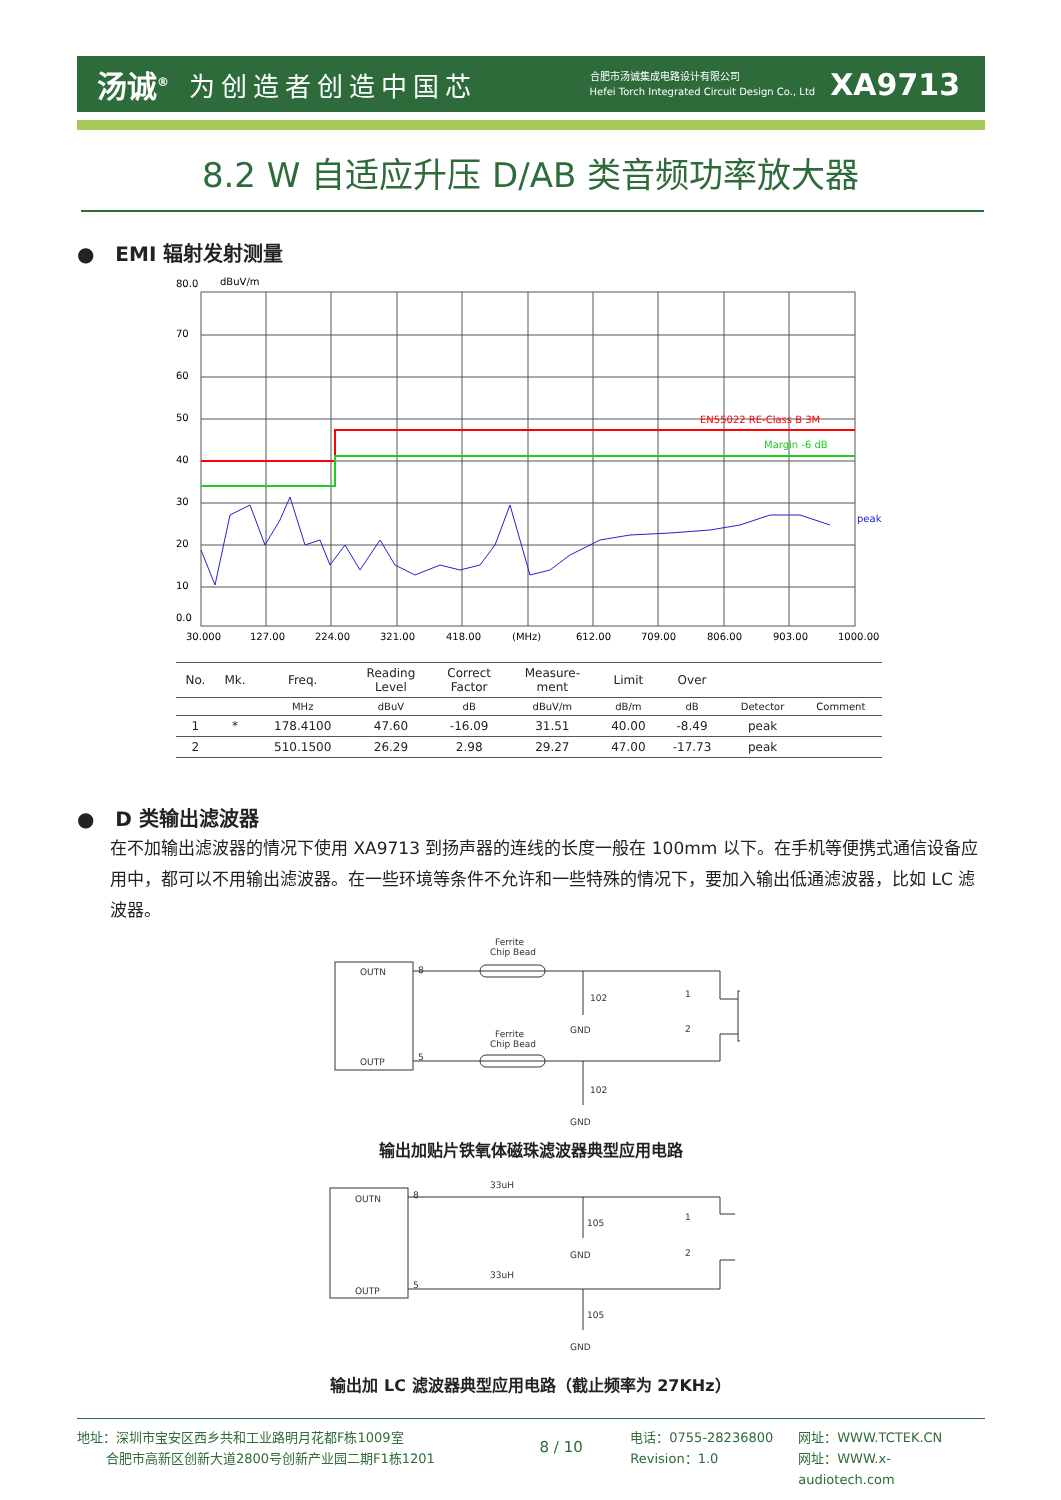汤诚<sup>®</sup> 为创造者创造中国芯 合肥市汤诚集成电路设计有限公司
Hefei Torch Integrated Circuit Design Co., Ltd XA9713
8.2 W 自适应升压 D/AB 类音频功率放大器
● EMI 辐射发射测量
80.0
dBuV/m
70
60
50
40
30
20
10
0.0
EN55022 RE-Class B 3M
Margin -6 dB
peak
30.000
127.00
224.00
321.00
418.00
(MHz)
612.00
709.00
806.00
903.00
1000.00
| No. | Mk. | Freq. | Reading Level | Correct Factor | Measure- ment | Limit | Over | | |
| --- | --- | --- | --- | --- | --- | --- | --- | --- | --- |
| | | MHz | dBuV | dB | dBuV/m | dB/m | dB | Detector | Comment |
| 1 | * | 178.4100 | 47.60 | -16.09 | 31.51 | 40.00 | -8.49 | peak | |
| 2 | | 510.1500 | 26.29 | 2.98 | 29.27 | 47.00 | -17.73 | peak | |
● D 类输出滤波器
在不加输出滤波器的情况下使用 XA9713 到扬声器的连线的长度一般在 100mm 以下。在手机等便携式通信设备应用中，都可以不用输出滤波器。在一些环境等条件不允许和一些特殊的情况下，要加入输出低通滤波器，比如 LC 滤波器。
OUTN
OUTP
8
5
Ferrite
Chip Bead
Ferrite
Chip Bead
102
GND
102
GND
1
2
输出加贴片铁氧体磁珠滤波器典型应用电路
OUTN
OUTP
8
5
33uH
33uH
105
GND
105
GND
1
2
输出加 LC 滤波器典型应用电路（截止频率为 27KHz）
地址：深圳市宝安区西乡共和工业路明月花都F栋1009室
合肥市高新区创新大道2800号创新产业园二期F1栋1201
8 / 10
电话：0755-28236800
Revision：1.0
网址：WWW.TCTEK.CN
网址：WWW.x-audiotech.com